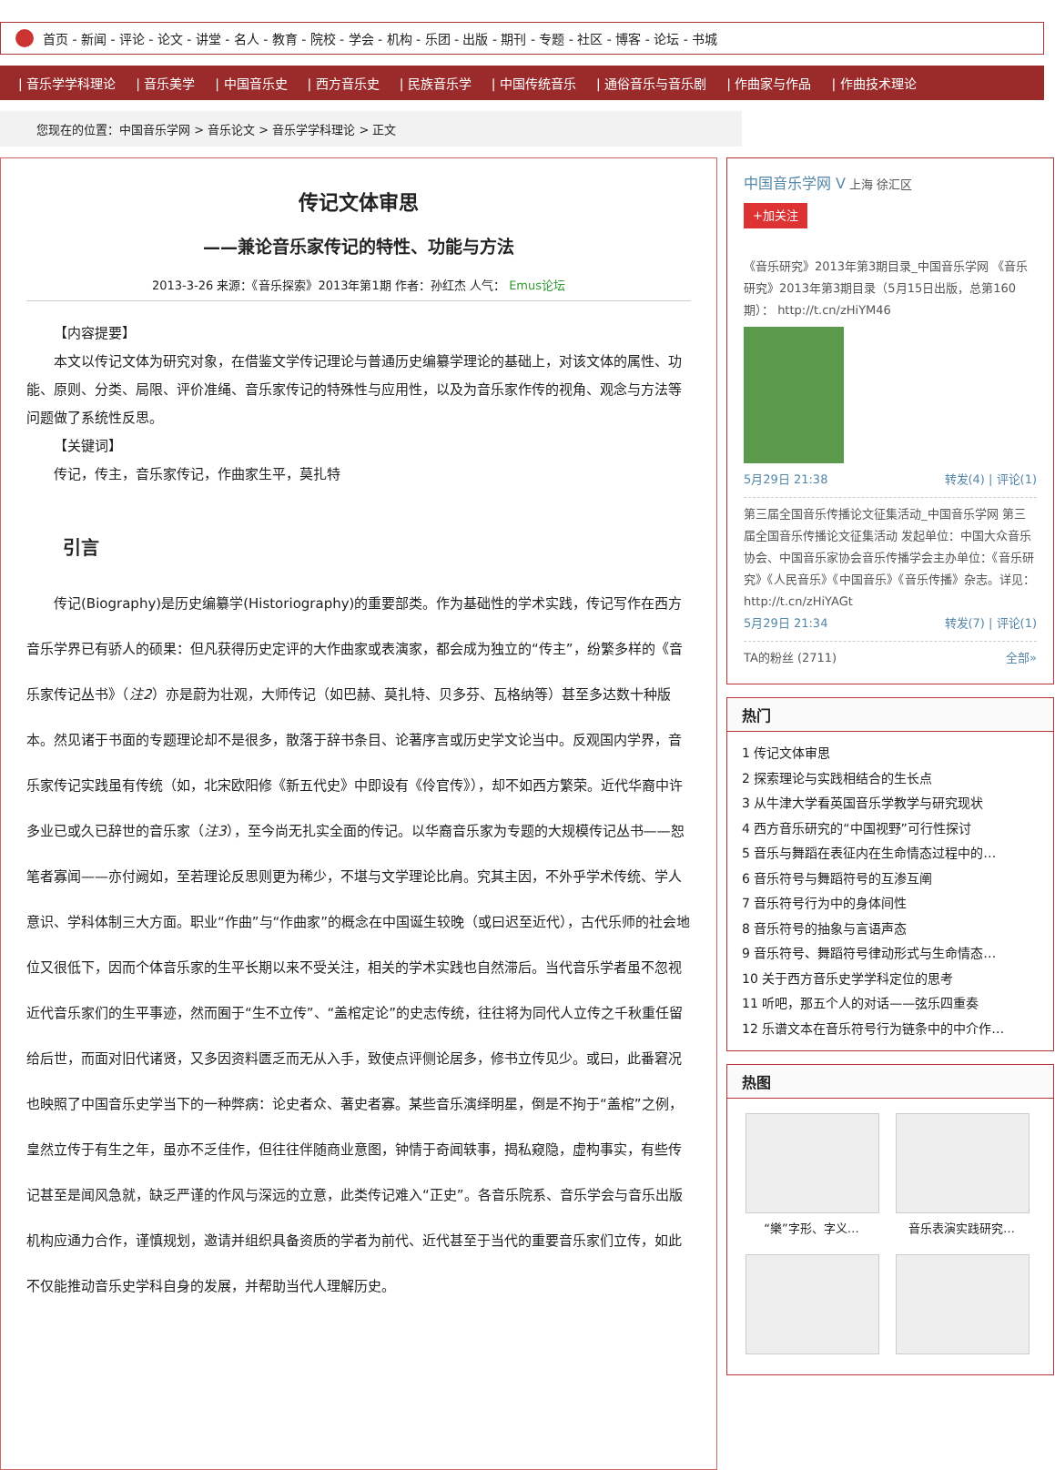首页 - 新闻 - 评论 - 论文 - 讲堂 - 名人 - 教育 - 院校 - 学会 - 机构 - 乐团 - 出版 - 期刊 - 专题 - 社区 - 博客 - 论坛 - 书城
| 音乐学学科理论 | 音乐美学 | 中国音乐史 | 西方音乐史 | 民族音乐学 | 中国传统音乐 | 通俗音乐与音乐剧 | 作曲家与作品 | 作曲技术理论
您现在的位置：中国音乐学网 > 音乐论文 > 音乐学学科理论 > 正文
传记文体审思
——兼论音乐家传记的特性、功能与方法
2013-3-26 来源：《音乐探索》2013年第1期 作者：孙红杰 人气： Emus论坛
【内容提要】
本文以传记文体为研究对象，在借鉴文学传记理论与普通历史编纂学理论的基础上，对该文体的属性、功能、原则、分类、局限、评价准绳、音乐家传记的特殊性与应用性，以及为音乐家作传的视角、观念与方法等问题做了系统性反思。
【关键词】
传记，传主，音乐家传记，作曲家生平，莫扎特
引言
传记(Biography)是历史编纂学(Historiography)的重要部类。作为基础性的学术实践，传记写作在西方音乐学界已有骄人的硕果：但凡获得历史定评的大作曲家或表演家，都会成为独立的“传主”，纷繁多样的《音乐家传记丛书》（注2）亦是蔚为壮观，大师传记（如巴赫、莫扎特、贝多芬、瓦格纳等）甚至多达数十种版本。然见诸于书面的专题理论却不是很多，散落于辞书条目、论著序言或历史学文论当中。反观国内学界，音乐家传记实践虽有传统（如，北宋欧阳修《新五代史》中即设有《伶官传》），却不如西方繁荣。近代华裔中许多业已或久已辞世的音乐家（注3），至今尚无扎实全面的传记。以华裔音乐家为专题的大规模传记丛书——恕笔者寡闻——亦付阙如，至若理论反思则更为稀少，不堪与文学理论比肩。究其主因，不外乎学术传统、学人意识、学科体制三大方面。职业“作曲”与“作曲家”的概念在中国诞生较晚（或曰迟至近代），古代乐师的社会地位又很低下，因而个体音乐家的生平长期以来不受关注，相关的学术实践也自然滞后。当代音乐学者虽不忽视近代音乐家们的生平事迹，然而囿于“生不立传”、“盖棺定论”的史志传统，往往将为同代人立传之千秋重任留给后世，而面对旧代诸贤，又多因资料匮乏而无从入手，致使点评侧论居多，修书立传见少。或曰，此番窘况也映照了中国音乐史学当下的一种弊病：论史者众、著史者寡。某些音乐演绎明星，倒是不拘于“盖棺”之例，皇然立传于有生之年，虽亦不乏佳作，但往往伴随商业意图，钟情于奇闻轶事，揭私窥隐，虚构事实，有些传记甚至是闻风急就，缺乏严谨的作风与深远的立意，此类传记难入“正史”。各音乐院系、音乐学会与音乐出版机构应通力合作，谨慎规划，邀请并组织具备资质的学者为前代、近代甚至于当代的重要音乐家们立传，如此不仅能推动音乐史学科自身的发展，并帮助当代人理解历史。
中国音乐学网 V 上海 徐汇区
+加关注
《音乐研究》2013年第3期目录_中国音乐学网 《音乐研究》2013年第3期目录（5月15日出版，总第160期）： http://t.cn/zHiYM46
5月29日 21:38 转发(4) | 评论(1)
第三届全国音乐传播论文征集活动_中国音乐学网 第三届全国音乐传播论文征集活动 发起单位：中国大众音乐协会、中国音乐家协会音乐传播学会主办单位：《音乐研究》《人民音乐》《中国音乐》《音乐传播》杂志。详见：http://t.cn/zHiYAGt
5月29日 21:34 转发(7) | 评论(1)
TA的粉丝 (2711) 全部»
热门
1 传记文体审思
2 探索理论与实践相结合的生长点
3 从牛津大学看英国音乐学教学与研究现状
4 西方音乐研究的“中国视野”可行性探讨
5 音乐与舞蹈在表征内在生命情态过程中的…
6 音乐符号与舞蹈符号的互渗互阐
7 音乐符号行为中的身体间性
8 音乐符号的抽象与言语声态
9 音乐符号、舞蹈符号律动形式与生命情态…
10 关于西方音乐史学学科定位的思考
11 听吧，那五个人的对话——弦乐四重奏
12 乐谱文本在音乐符号行为链条中的中介作…
热图
“樂”字形、字义…
音乐表演实践研究…